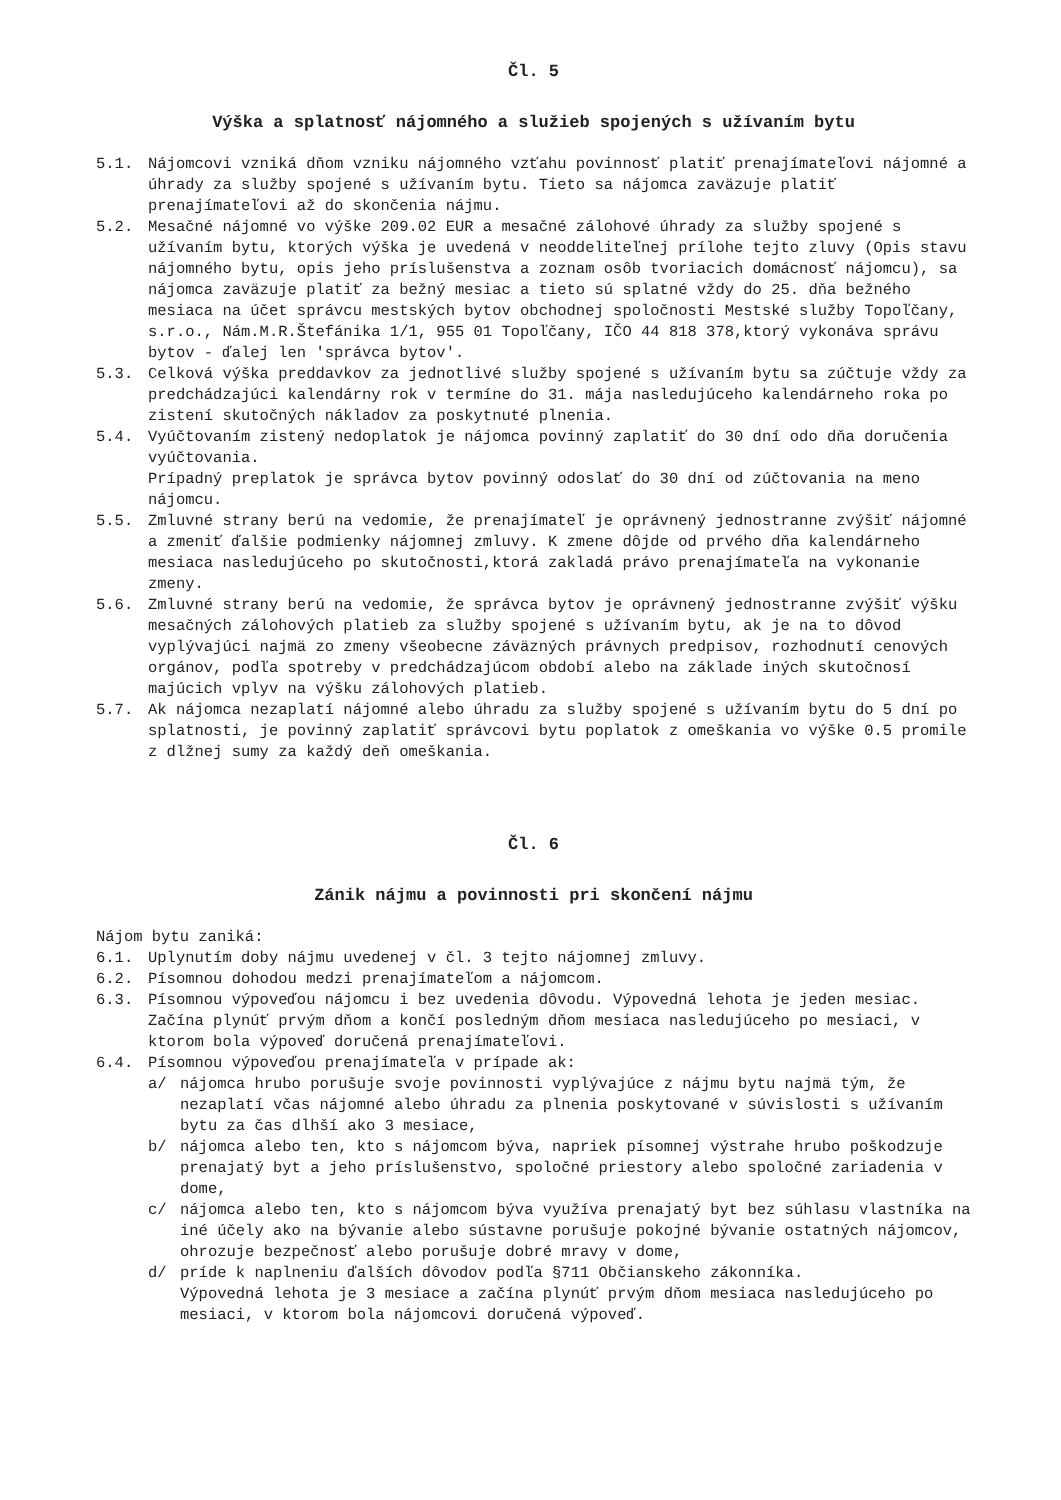Čl. 5
Výška a splatnosť nájomného a služieb spojených s užívaním bytu
5.1. Nájomcovi vzniká dňom vzniku nájomného vzťahu povinnosť platiť prenajímateľovi nájomné a úhrady za služby spojené s užívaním bytu. Tieto sa nájomca zaväzuje platiť prenajímateľovi až do skončenia nájmu.
5.2. Mesačné nájomné vo výške 209.02 EUR a mesačné zálohové úhrady za služby spojené s užívaním bytu, ktorých výška je uvedená v neoddeliteľnej prílohe tejto zluvy (Opis stavu nájomného bytu, opis jeho príslušenstva a zoznam osôb tvoriacich domácnosť nájomcu), sa nájomca zaväzuje platiť za bežný mesiac a tieto sú splatné vždy do 25. dňa bežného mesiaca na účet správcu mestských bytov obchodnej spoločnosti Mestské služby Topoľčany, s.r.o., Nám.M.R.Štefánika 1/1, 955 01 Topoľčany, IČO 44 818 378,ktorý vykonáva správu bytov - ďalej len 'správca bytov'.
5.3. Celková výška preddavkov za jednotlivé služby spojené s užívaním bytu sa zúčtuje vždy za predchádzajúci kalendárny rok v termíne do 31. mája nasledujúceho kalendárneho roka po zistení skutočných nákladov za poskytnuté plnenia.
5.4. Vyúčtovaním zistený nedoplatok je nájomca povinný zaplatiť do 30 dní odo dňa doručenia vyúčtovania.
Prípadný preplatok je správca bytov povinný odoslať do 30 dní od zúčtovania na meno nájomcu.
5.5. Zmluvné strany berú na vedomie, že prenajímateľ je oprávnený jednostranne zvýšiť nájomné a zmeniť ďalšie podmienky nájomnej zmluvy. K zmene dôjde od prvého dňa kalendárneho mesiaca nasledujúceho po skutočnosti,ktorá zakladá právo prenajímateľa na vykonanie zmeny.
5.6. Zmluvné strany berú na vedomie, že správca bytov je oprávnený jednostranne zvýšiť výšku mesačných zálohových platieb za služby spojené s užívaním bytu, ak je na to dôvod vyplývajúci najmä zo zmeny všeobecne záväzných právnych predpisov, rozhodnutí cenových orgánov, podľa spotreby v predchádzajúcom období alebo na základe iných skutočnosí majúcich vplyv na výšku zálohových platieb.
5.7. Ak nájomca nezaplatí nájomné alebo úhradu za služby spojené s užívaním bytu do 5 dní po splatnosti, je povinný zaplatiť správcovi bytu poplatok z omeškania vo výške 0.5 promile z dlžnej sumy za každý deň omeškania.
Čl. 6
Zánik nájmu a povinnosti pri skončení nájmu
Nájom bytu zaniká:
6.1. Uplynutím doby nájmu uvedenej v čl. 3 tejto nájomnej zmluvy.
6.2. Písomnou dohodou medzi prenajímateľom a nájomcom.
6.3. Písomnou výpoveďou nájomcu i bez uvedenia dôvodu. Výpovedná lehota je jeden mesiac. Začína plynúť prvým dňom a končí posledným dňom mesiaca nasledujúceho po mesiaci, v ktorom bola výpoveď doručená prenajímateľovi.
6.4. Písomnou výpoveďou prenajímateľa v prípade ak:
a/ nájomca hrubo porušuje svoje povinnosti vyplývajúce z nájmu bytu najmä tým, že nezaplatí včas nájomné alebo úhradu za plnenia poskytované v súvislosti s užívaním bytu za čas dlhší ako 3 mesiace,
b/ nájomca alebo ten, kto s nájomcom býva, napriek písomnej výstrahe hrubo poškodzuje prenajatý byt a jeho príslušenstvo, spoločné priestory alebo spoločné zariadenia v dome,
c/ nájomca alebo ten, kto s nájomcom býva využíva prenajatý byt bez súhlasu vlastníka na iné účely ako na bývanie alebo sústavne porušuje pokojné bývanie ostatných nájomcov, ohrozuje bezpečnosť alebo porušuje dobré mravy v dome,
d/ príde k naplneniu ďalších dôvodov podľa §711 Občianskeho zákonníka.
Výpovedná lehota je 3 mesiace a začína plynúť prvým dňom mesiaca nasledujúceho po mesiaci, v ktorom bola nájomcovi doručená výpoveď.